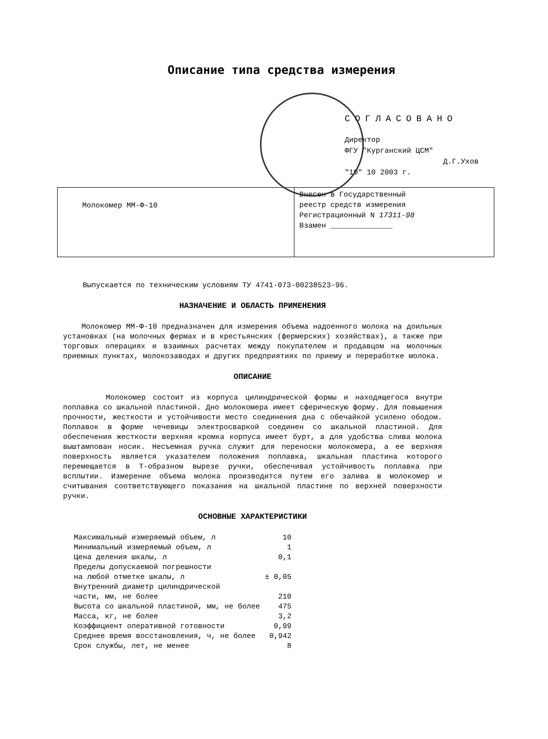Описание типа средства измерения
СОГЛАСОВАНО
Директор
ФГУ "Курганский ЦСМ"
Д.Г.Ухов
"10" 10 2003 г.
| Молокомер ММ-Ф-10 | Внесен в Государственный реестр средств измерения Регистрационный N 17311-98 Взамен ______________ |
Выпускается по техническим условиям ТУ 4741-073-00238523-96.
НАЗНАЧЕНИЕ И ОБЛАСТЬ ПРИМЕНЕНИЯ
Молокомер ММ-Ф-10 предназначен для измерения объема надоенного молока на доильных установках (на молочных фермах и в крестьянских (фермерских) хозяйствах), а также при торговых операциях и взаимных расчетах между покупателем и продавцом на молочных приемных пунктах, молокозаводах и других предприятиях по приему и переработке молока.
ОПИСАНИЕ
Молокомер состоит из корпуса цилиндрической формы и находящегося внутри поплавка со шкальной пластиной. Дно молокомера имеет сферическую форму. Для повышения прочности, жесткости и устойчивости место соединения дна с обечайкой усилено ободом. Поплавок в форме чечевицы электросваркой соединен со шкальной пластиной. Для обеспечения жесткости верхняя кромка корпуса имеет бурт, а для удобства слива молока выштампован носик. Несъемная ручка служит для переноски молокомера, а ее верхняя поверхность является указателем положения поплавка, шкальная пластина которого перемещается в Т-образном вырезе ручки, обеспечивая устойчивость поплавка при всплытии. Измерение объема молока производится путем его залива в молокомер и считывания соответствующего показания на шкальной пластине по верхней поверхности ручки.
ОСНОВНЫЕ ХАРАКТЕРИСТИКИ
| Максимальный измеряемый объем, л | 10 |
| Минимальный измеряемый объем, л | 1 |
| Цена деления шкалы, л | 0,1 |
| Пределы допускаемой погрешности на любой отметке шкалы, л | ± 0,05 |
| Внутренний диаметр цилиндрической части, мм, не более | 210 |
| Высота со шкальной пластиной, мм, не более | 475 |
| Масса, кг, не более | 3,2 |
| Коэффициент оперативной готовности | 0,99 |
| Среднее время восстановления, ч, не более | 0,942 |
| Срок службы, лет, не менее | 8 |